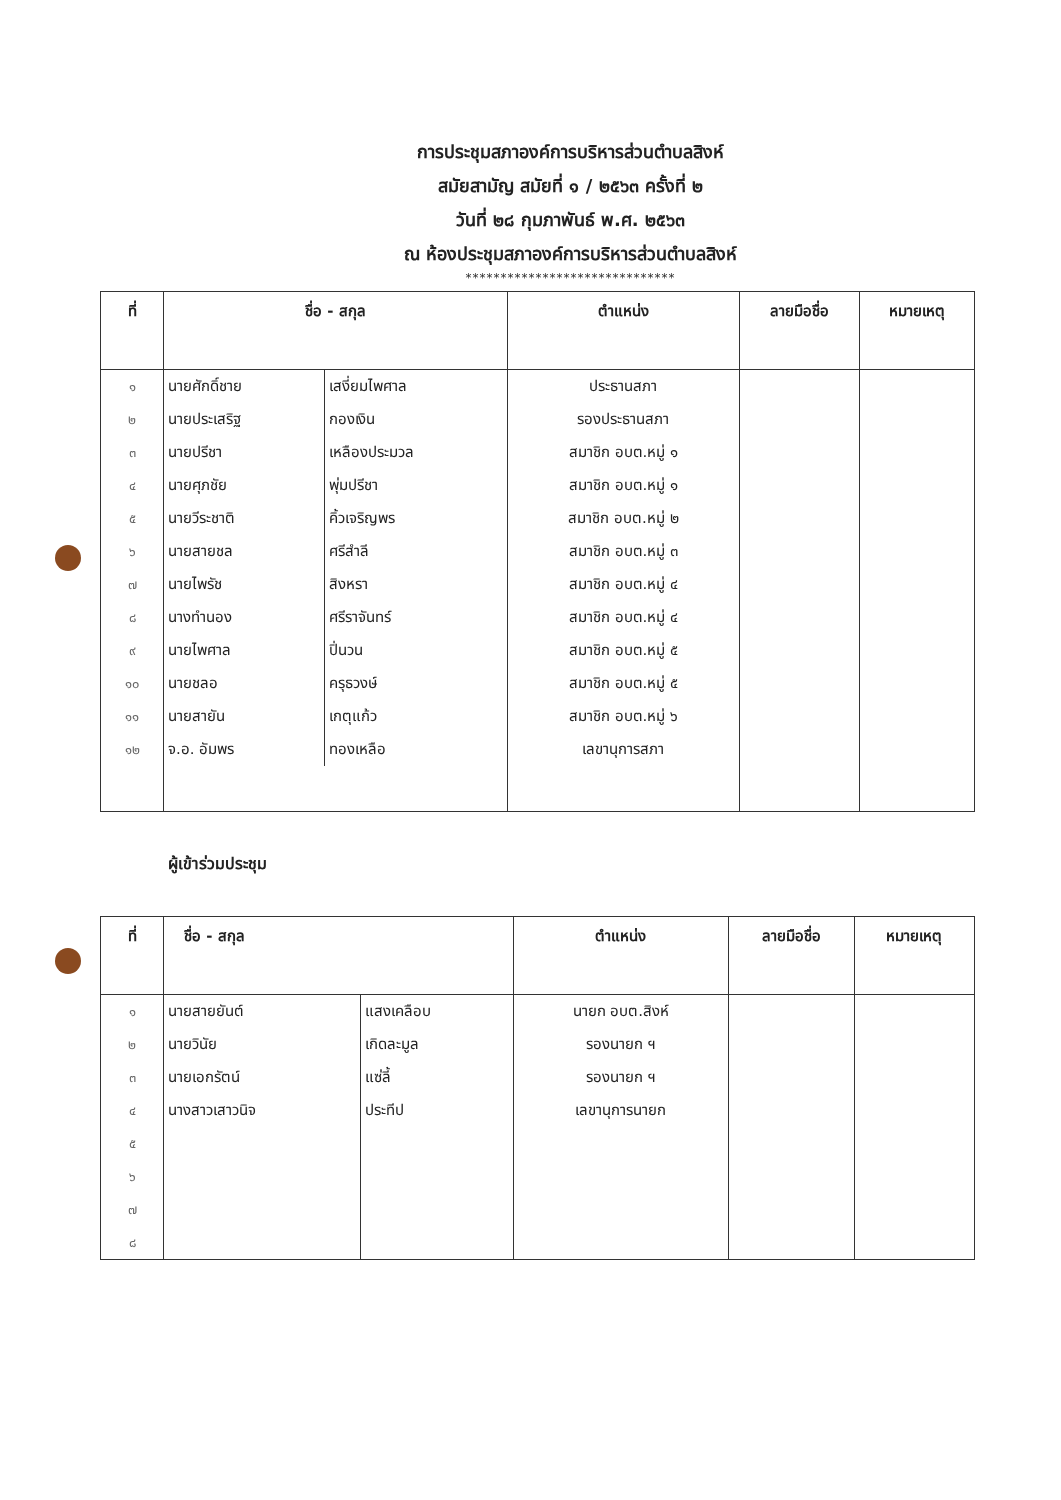การประชุมสภาองค์การบริหารส่วนตำบลสิงห์
สมัยสามัญ สมัยที่ ๑ / ๒๕๖๓ ครั้งที่ ๒
วันที่ ๒๘ กุมภาพันธ์ พ.ศ. ๒๕๖๓
ณ ห้องประชุมสภาองค์การบริหารส่วนตำบลสิงห์
******************************
| ที่ | ชื่อ - สกุล | | ตำแหน่ง | ลายมือชื่อ | หมายเหตุ |
| --- | --- | --- | --- | --- | --- |
| ๑ | นายศักดิ์ชาย | เสงี่ยมไพศาล | ประธานสภา | | |
| ๒ | นายประเสริฐ | กองเงิน | รองประธานสภา | | |
| ๓ | นายปรีชา | เหลืองประมวล | สมาชิก อบต.หมู่ ๑ | | |
| ๔ | นายศุภชัย | พุ่มปรีชา | สมาชิก อบต.หมู่ ๑ | | |
| ๕ | นายวีระชาติ | คิ้วเจริญพร | สมาชิก อบต.หมู่ ๒ | | |
| ๖ | นายสายชล | ศรีสำลี | สมาชิก อบต.หมู่ ๓ | | |
| ๗ | นายไพรัช | สิงหรา | สมาชิก อบต.หมู่ ๔ | | |
| ๘ | นางทำนอง | ศรีราจันทร์ | สมาชิก อบต.หมู่ ๔ | | |
| ๙ | นายไพศาล | ปิ่นวน | สมาชิก อบต.หมู่ ๕ | | |
| ๑๐ | นายชลอ | ครุธวงษ์ | สมาชิก อบต.หมู่ ๕ | | |
| ๑๑ | นายสายัน | เกตุแก้ว | สมาชิก อบต.หมู่ ๖ | | |
| ๑๒ | จ.อ. อัมพร | ทองเหลือ | เลขานุการสภา | | |
ผู้เข้าร่วมประชุม
| ที่ | ชื่อ - สกุล | | ตำแหน่ง | ลายมือชื่อ | หมายเหตุ |
| --- | --- | --- | --- | --- | --- |
| ๑ | นายสายยันต์ | แสงเคลือบ | นายก อบต.สิงห์ | | |
| ๒ | นายวินัย | เกิดละมูล | รองนายก ฯ | | |
| ๓ | นายเอกรัตน์ | แซ่ลี้ | รองนายก ฯ | | |
| ๔ | นางสาวเสาวนิจ | ประทีป | เลขานุการนายก | | |
| ๕ | | | | | |
| ๖ | | | | | |
| ๗ | | | | | |
| ๘ | | | | | |